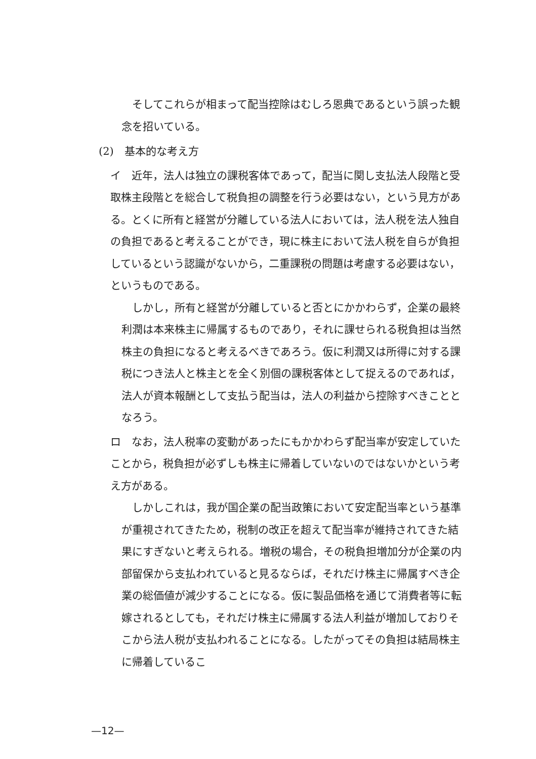そしてこれらが相まって配当控除はむしろ恩典であるという誤った観念を招いている。
(2)　基本的な考え方
イ　近年，法人は独立の課税客体であって，配当に関し支払法人段階と受取株主段階とを総合して税負担の調整を行う必要はない，という見方がある。とくに所有と経営が分離している法人においては，法人税を法人独自の負担であると考えることができ，現に株主において法人税を自らが負担しているという認識がないから，二重課税の問題は考慮する必要はない，というものである。
しかし，所有と経営が分離していると否とにかかわらず，企業の最終利潤は本来株主に帰属するものであり，それに課せられる税負担は当然株主の負担になると考えるべきであろう。仮に利潤又は所得に対する課税につき法人と株主とを全く別個の課税客体として捉えるのであれば，法人が資本報酬として支払う配当は，法人の利益から控除すべきこととなろう。
ロ　なお，法人税率の変動があったにもかかわらず配当率が安定していたことから，税負担が必ずしも株主に帰着していないのではないかという考え方がある。
しかしこれは，我が国企業の配当政策において安定配当率という基準が重視されてきたため，税制の改正を超えて配当率が維持されてきた結果にすぎないと考えられる。増税の場合，その税負担増加分が企業の内部留保から支払われていると見るならば，それだけ株主に帰属すべき企業の総価値が減少することになる。仮に製品価格を通じて消費者等に転嫁されるとしても，それだけ株主に帰属する法人利益が増加しておりそこから法人税が支払われることになる。したがってその負担は結局株主に帰着しているこ
—12—